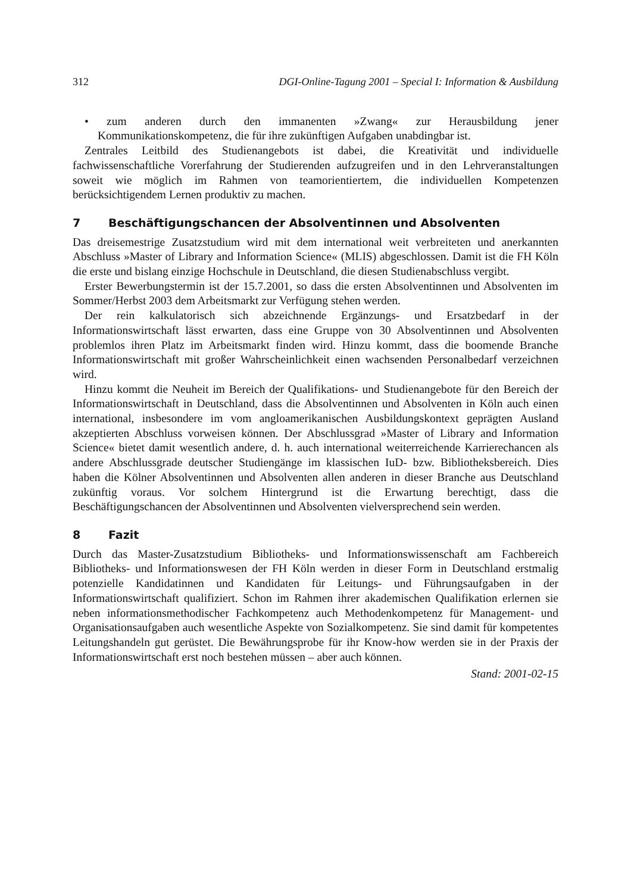312 DGI-Online-Tagung 2001 – Special I: Information & Ausbildung
• zum anderen durch den immanenten »Zwang« zur Herausbildung jener Kommunikationskompetenz, die für ihre zukünftigen Aufgaben unabdingbar ist.
Zentrales Leitbild des Studienangebots ist dabei, die Kreativität und individuelle fachwissenschaftliche Vorerfahrung der Studierenden aufzugreifen und in den Lehrveranstaltungen soweit wie möglich im Rahmen von teamorientiertem, die individuellen Kompetenzen berücksichtigendem Lernen produktiv zu machen.
7 Beschäftigungschancen der Absolventinnen und Absolventen
Das dreisemestrige Zusatzstudium wird mit dem international weit verbreiteten und anerkannten Abschluss »Master of Library and Information Science« (MLIS) abgeschlossen. Damit ist die FH Köln die erste und bislang einzige Hochschule in Deutschland, die diesen Studienabschluss vergibt.
Erster Bewerbungstermin ist der 15.7.2001, so dass die ersten Absolventinnen und Absolventen im Sommer/Herbst 2003 dem Arbeitsmarkt zur Verfügung stehen werden.
Der rein kalkulatorisch sich abzeichnende Ergänzungs- und Ersatzbedarf in der Informationswirtschaft lässt erwarten, dass eine Gruppe von 30 Absolventinnen und Absolventen problemlos ihren Platz im Arbeitsmarkt finden wird. Hinzu kommt, dass die boomende Branche Informationswirtschaft mit großer Wahrscheinlichkeit einen wachsenden Personalbedarf verzeichnen wird.
Hinzu kommt die Neuheit im Bereich der Qualifikations- und Studienangebote für den Bereich der Informationswirtschaft in Deutschland, dass die Absolventinnen und Absolventen in Köln auch einen international, insbesondere im vom angloamerikanischen Ausbildungskontext geprägten Ausland akzeptierten Abschluss vorweisen können. Der Abschlussgrad »Master of Library and Information Science« bietet damit wesentlich andere, d. h. auch international weiterreichende Karrierechancen als andere Abschlussgrade deutscher Studiengänge im klassischen IuD- bzw. Bibliotheksbereich. Dies haben die Kölner Absolventinnen und Absolventen allen anderen in dieser Branche aus Deutschland zukünftig voraus. Vor solchem Hintergrund ist die Erwartung berechtigt, dass die Beschäftigungschancen der Absolventinnen und Absolventen vielversprechend sein werden.
8 Fazit
Durch das Master-Zusatzstudium Bibliotheks- und Informationswissenschaft am Fachbereich Bibliotheks- und Informationswesen der FH Köln werden in dieser Form in Deutschland erstmalig potenzielle Kandidatinnen und Kandidaten für Leitungs- und Führungsaufgaben in der Informationswirtschaft qualifiziert. Schon im Rahmen ihrer akademischen Qualifikation erlernen sie neben informationsmethodischer Fachkompetenz auch Methodenkompetenz für Management- und Organisationsaufgaben auch wesentliche Aspekte von Sozialkompetenz. Sie sind damit für kompetentes Leitungshandeln gut gerüstet. Die Bewährungsprobe für ihr Know-how werden sie in der Praxis der Informationswirtschaft erst noch bestehen müssen – aber auch können.
Stand: 2001-02-15